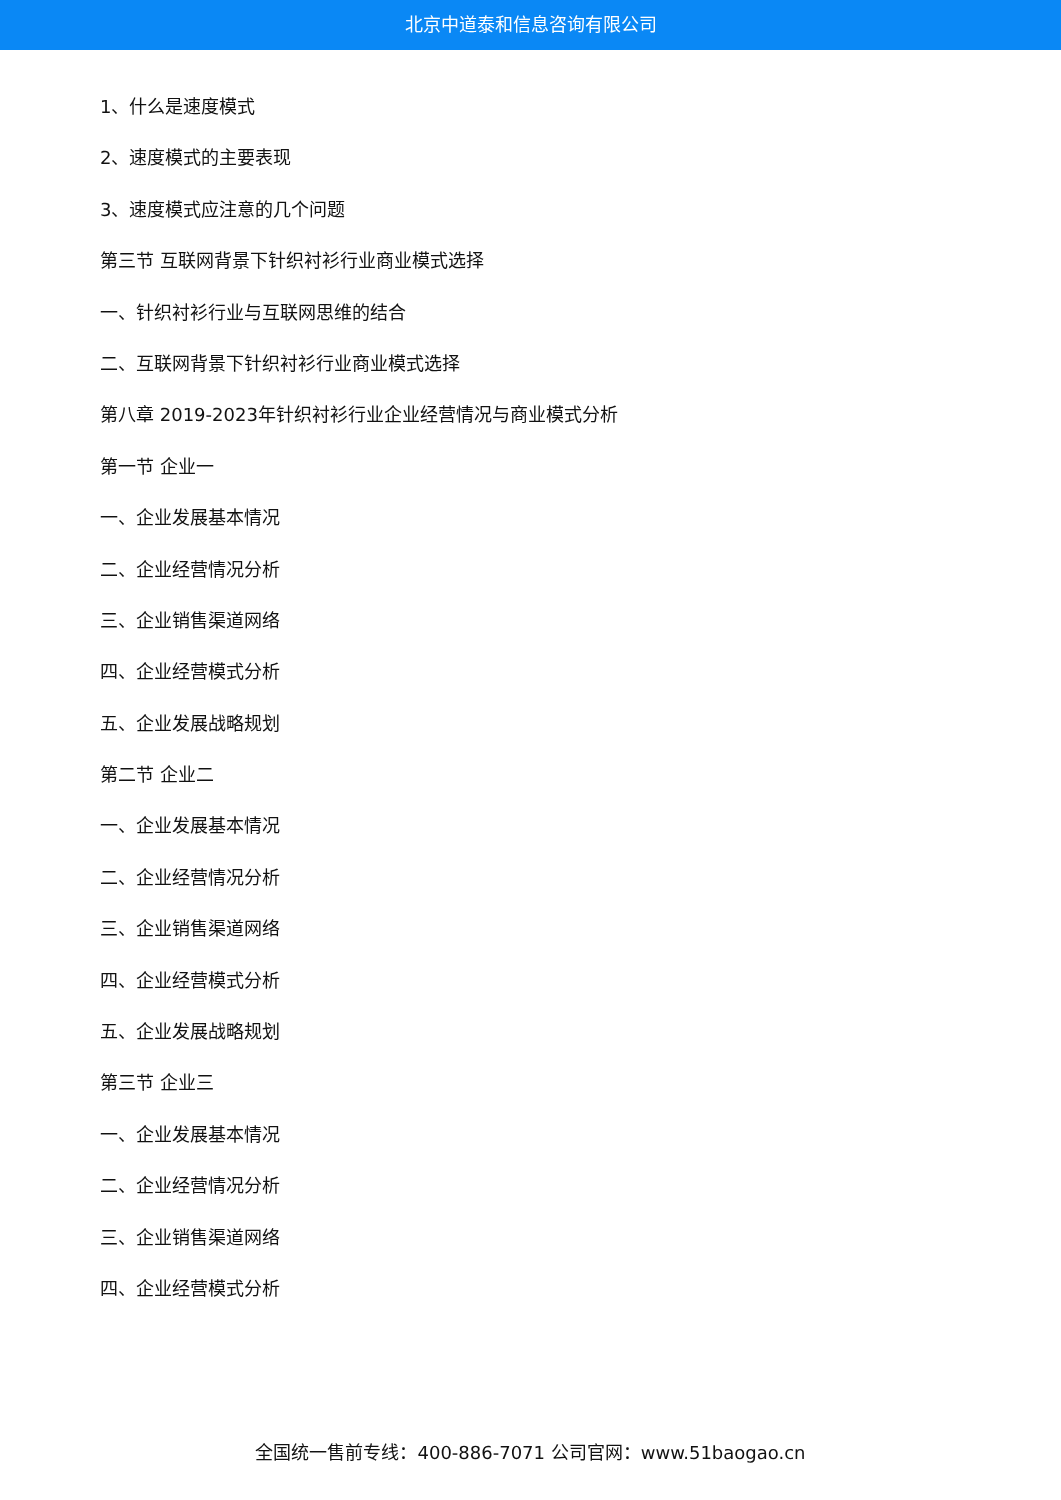北京中道泰和信息咨询有限公司
1、什么是速度模式
2、速度模式的主要表现
3、速度模式应注意的几个问题
第三节 互联网背景下针织衬衫行业商业模式选择
一、针织衬衫行业与互联网思维的结合
二、互联网背景下针织衬衫行业商业模式选择
第八章 2019-2023年针织衬衫行业企业经营情况与商业模式分析
第一节 企业一
一、企业发展基本情况
二、企业经营情况分析
三、企业销售渠道网络
四、企业经营模式分析
五、企业发展战略规划
第二节 企业二
一、企业发展基本情况
二、企业经营情况分析
三、企业销售渠道网络
四、企业经营模式分析
五、企业发展战略规划
第三节 企业三
一、企业发展基本情况
二、企业经营情况分析
三、企业销售渠道网络
四、企业经营模式分析
全国统一售前专线：400-886-7071 公司官网：www.51baogao.cn